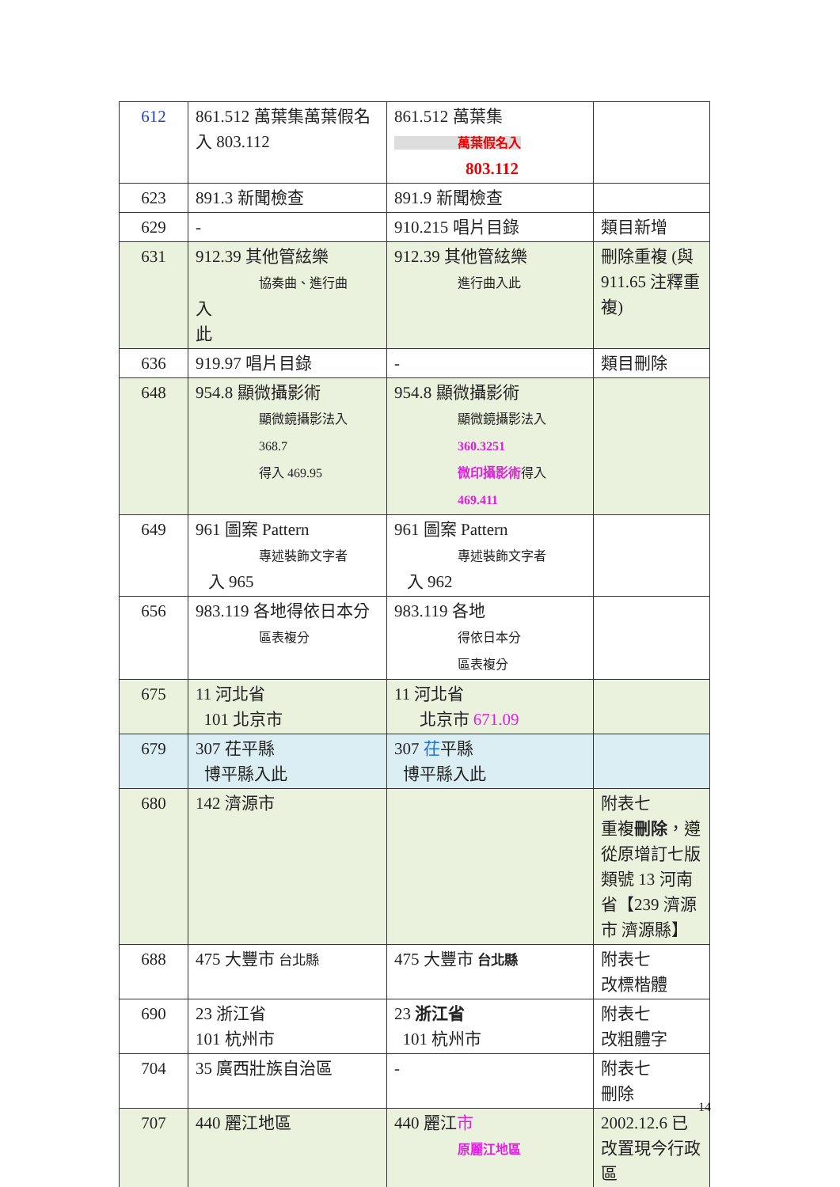| 612 | 861.512 萬葉集萬葉假名入 803.112 | 861.512 萬葉集 萬葉假名入 803.112 | |
| 623 | 891.3 新聞檢查 | 891.9 新聞檢查 | |
| 629 | - | 910.215 唱片目錄 | 類目新增 |
| 631 | 912.39 其他管絃樂 協奏曲、進行曲 入 此 | 912.39 其他管絃樂 進行曲入此 | 刪除重複 (與 911.65 注釋重複) |
| 636 | 919.97 唱片目錄 | - | 類目刪除 |
| 648 | 954.8 顯微攝影術 顯微鏡攝影法入 368.7 得入 469.95 | 954.8 顯微攝影術 顯微鏡攝影法入 360.3251 微印攝影術 得入 469.411 | |
| 649 | 961 圖案 Pattern 專述裝飾文字者 入 965 | 961 圖案 Pattern 專述裝飾文字者 入 962 | |
| 656 | 983.119 各地得依日本分 區表複分 | 983.119 各地 得依日本分 區表複分 | |
| 675 | 11 河北省 101 北京市 | 11 河北省 北京市 671.09 | |
| 679 | 307 茌平縣 博平縣入此 | 307 茌 平縣 博平縣入此 | |
| 680 | 142 濟源市 | | 附表七 重複 刪除 ，遵從原增訂七版類號 13 河南省【239 濟源市 濟源縣】 |
| 688 | 475 大豐市 台北縣 | 475 大豐市 台北縣 | 附表七 改標楷體 |
| 690 | 23 浙江省 101 杭州市 | 23 浙江省 101 杭州市 | 附表七 改粗體字 |
| 704 | 35 廣西壯族自治區 | - | 附表七 刪除 |
| 707 | 440 麗江地區 | 440 麗江 市 原麗江地區 | 2002.12.6 已改置現今行政區 |
14